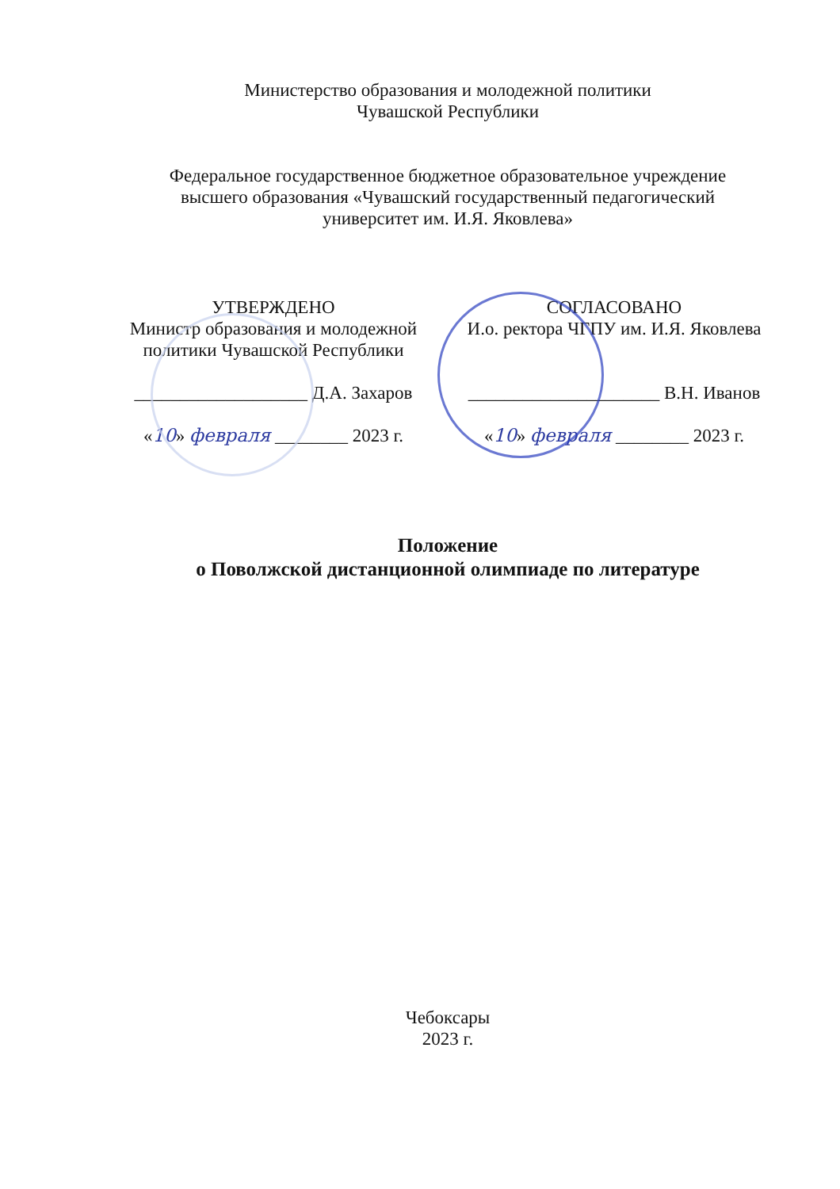Министерство образования и молодежной политики
Чувашской Республики
Федеральное государственное бюджетное образовательное учреждение
высшего образования «Чувашский государственный педагогический
университет им. И.Я. Яковлева»
УТВЕРЖДЕНО
Министр образования и молодежной
политики Чувашской Республики
___________________ Д.А. Захаров
«10» февраля ________ 2023 г.
СОГЛАСОВАНО
И.о. ректора ЧГПУ им. И.Я. Яковлева
_____________________ В.Н. Иванов
«10» февраля ________ 2023 г.
Положение
о Поволжской дистанционной олимпиаде по литературе
Чебоксары
2023 г.